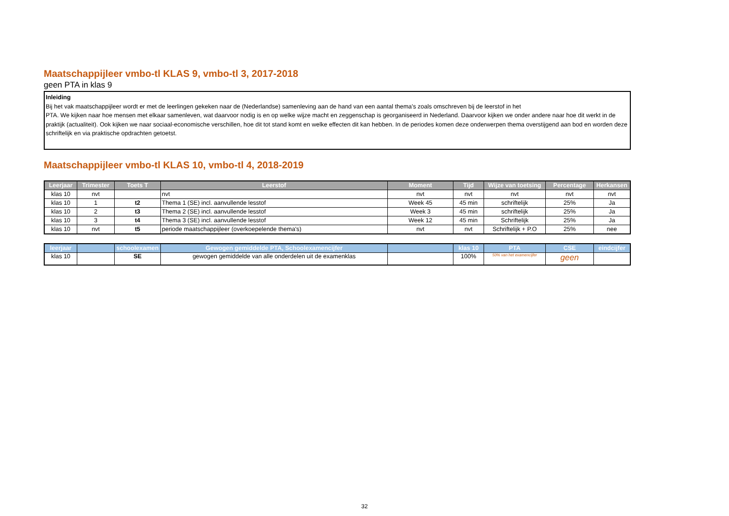Maatschappijleer vmbo-tl KLAS 9, vmbo-tl 3, 2017-2018
geen PTA in klas 9
Inleiding
Bij het vak maatschappijleer wordt er met de leerlingen gekeken naar de (Nederlandse) samenleving aan de hand van een aantal thema's zoals omschreven bij de leerstof in het
PTA. We kijken naar hoe mensen met elkaar samenleven, wat daarvoor nodig is en op welke wijze macht en zeggenschap is georganiseerd in Nederland. Daarvoor kijken we onder andere naar hoe dit werkt in de praktijk (actualiteit). Ook kijken we naar sociaal-economische verschillen, hoe dit tot stand komt en welke effecten dit kan hebben. In de periodes komen deze onderwerpen thema overstijgend aan bod en worden deze schriftelijk en via praktische opdrachten getoetst.
Maatschappijleer vmbo-tl KLAS 10, vmbo-tl 4, 2018-2019
| Leerjaar | Trimester | Toets T | Leerstof | Moment | Tijd | Wijze van toetsing | Percentage | Herkansen |
| --- | --- | --- | --- | --- | --- | --- | --- | --- |
| klas 10 | nvt | | nvt | nvt | nvt | nvt | nvt | nvt |
| klas 10 | 1 | t2 | Thema 1 (SE) incl. aanvullende lesstof | Week 45 | 45 min | schriftelijk | 25% | Ja |
| klas 10 | 2 | t3 | Thema 2 (SE) incl. aanvullende lesstof | Week 3 | 45 min | schriftelijk | 25% | Ja |
| klas 10 | 3 | t4 | Thema 3 (SE) incl. aanvullende lesstof | Week 12 | 45 min | Schriftelijk | 25% | Ja |
| klas 10 | nvt | t5 | periode maatschappijleer (overkoepelende thema's) | nvt | nvt | Schriftelijk + P.O | 25% | nee |
| leerjaar | | schoolexamen | Gewogen gemiddelde PTA, Schoolexamencijfer | | klas 10 | PTA | CSE | eindcijfer |
| --- | --- | --- | --- | --- | --- | --- | --- | --- |
| klas 10 | | SE | gewogen gemiddelde van alle onderdelen uit de examenklas | | 100% | 50% van het examencijfer | geen | |
32